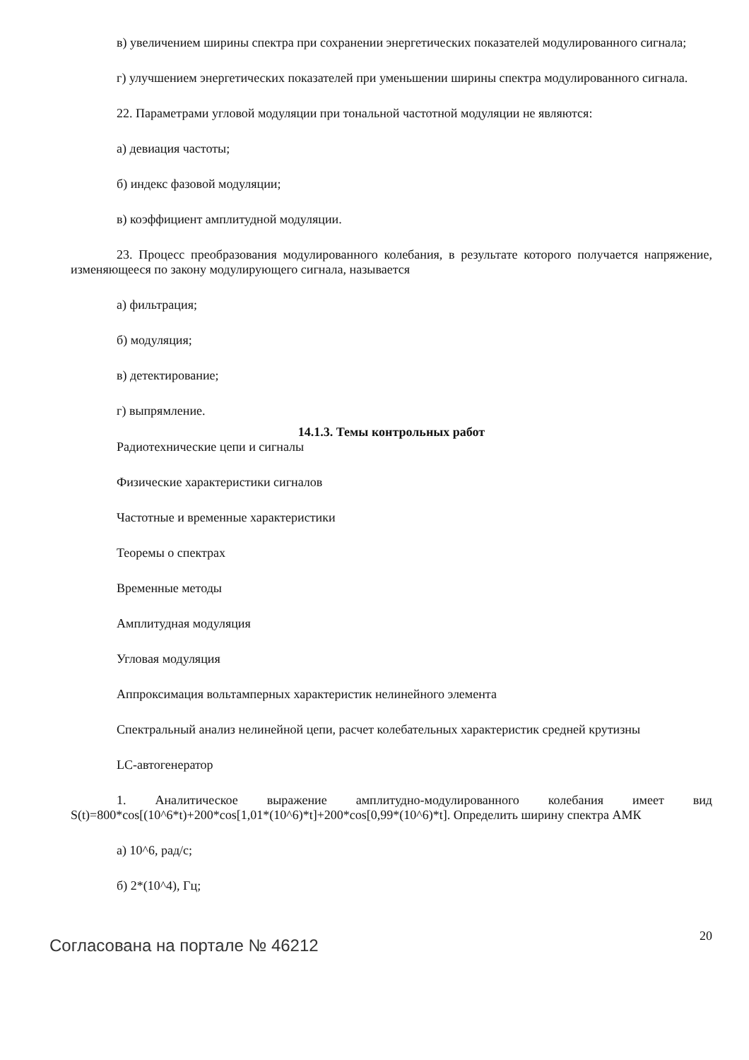в) увеличением ширины спектра при сохранении энергетических показателей модулированного сигнала;
г) улучшением энергетических показателей при уменьшении ширины спектра модулированного сигнала.
22. Параметрами угловой модуляции при тональной частотной модуляции не являются:
а) девиация частоты;
б) индекс фазовой модуляции;
в) коэффициент амплитудной модуляции.
23. Процесс преобразования модулированного колебания, в результате которого получается напряжение, изменяющееся по закону модулирующего сигнала, называется
а) фильтрация;
б) модуляция;
в) детектирование;
г) выпрямление.
14.1.3. Темы контрольных работ
Радиотехнические цепи и сигналы
Физические характеристики сигналов
Частотные и временные характеристики
Теоремы о спектрах
Временные методы
Амплитудная модуляция
Угловая модуляция
Аппроксимация вольтамперных характеристик нелинейного элемента
Спектральный анализ нелинейной цепи, расчет колебательных характеристик средней крутизны
LC-автогенератор
1. Аналитическое выражение амплитудно-модулированного колебания имеет вид S(t)=800*cos[(10^6*t)+200*cos[1,01*(10^6)*t]+200*cos[0,99*(10^6)*t]. Определить ширину спектра АМК
а) 10^6, рад/с;
б) 2*(10^4), Гц;
Согласована на портале № 46212 20